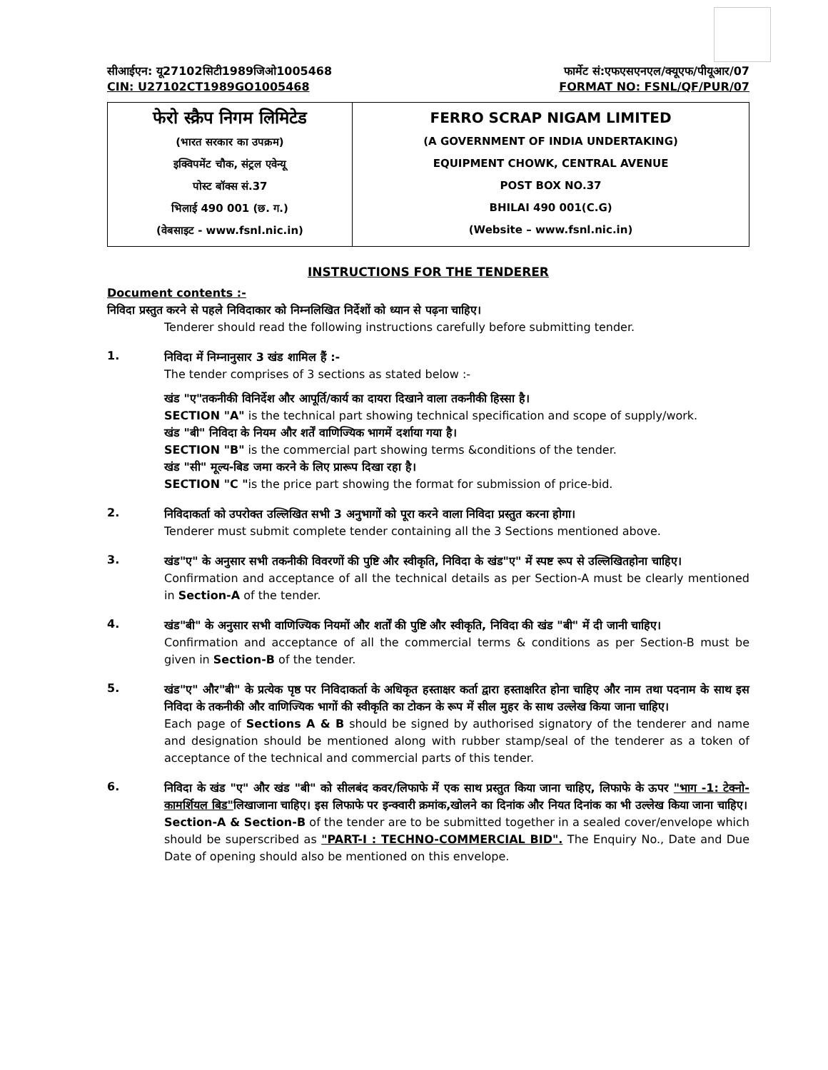सीआईएन: यू27102सिटी1989जिओ1005468
CIN: U27102CT1989GO1005468
फार्मेट सं:एफएसएनएल/क्यूएफ/पीयूआर/07
FORMAT NO: FSNL/QF/PUR/07
| फेरो स्क्रैप निगम लिमिटेड (भारत सरकार का उपक्रम) इक्विपमेंट चौक, संट्रल एवेन्यू पोस्ट बॉक्स सं.37 भिलाई 490 001 (छ. ग.) (वेबसाइट - www.fsnl.nic.in) | FERRO SCRAP NIGAM LIMITED (A GOVERNMENT OF INDIA UNDERTAKING) EQUIPMENT CHOWK, CENTRAL AVENUE POST BOX NO.37 BHILAI 490 001(C.G) (Website – www.fsnl.nic.in) |
INSTRUCTIONS FOR THE TENDERER
Document contents :-
निविदा प्रस्तुत करने से पहले निविदाकार को निम्नलिखित निर्देशों को ध्यान से पढ़ना चाहिए।
Tenderer should read the following instructions carefully before submitting tender.
1.
निविदा में निम्नानुसार 3 खंड शामिल हैं :-
The tender comprises of 3 sections as stated below :-
खंड "ए"तकनीकी विनिर्देश और आपूर्ति/कार्य का दायरा दिखाने वाला तकनीकी हिस्सा है।
SECTION "A" is the technical part showing technical specification and scope of supply/work.
खंड "बी" निविदा के नियम और शर्तें वाणिज्यिक भागमें दर्शाया गया है।
SECTION "B" is the commercial part showing terms &conditions of the tender.
खंड "सी" मूल्य-बिड जमा करने के लिए प्रारूप दिखा रहा है।
SECTION "C "is the price part showing the format for submission of price-bid.
2.
निविदाकर्ता को उपरोक्त उल्लिखित सभी 3 अनुभागों को पूरा करने वाला निविदा प्रस्तुत करना होगा।
Tenderer must submit complete tender containing all the 3 Sections mentioned above.
3.
खंड"ए" के अनुसार सभी तकनीकी विवरणों की पुष्टि और स्वीकृति, निविदा के खंड"ए" में स्पष्ट रूप से उल्लिखितहोना चाहिए।
Confirmation and acceptance of all the technical details as per Section-A must be clearly mentioned in Section-A of the tender.
4.
खंड"बी" के अनुसार सभी वाणिज्यिक नियमों और शर्तों की पुष्टि और स्वीकृति, निविदा की खंड "बी" में दी जानी चाहिए।
Confirmation and acceptance of all the commercial terms & conditions as per Section-B must be given in Section-B of the tender.
5.
खंड"ए" और"बी" के प्रत्येक पृष्ठ पर निविदाकर्ता के अधिकृत हस्ताक्षर कर्ता द्वारा हस्ताक्षरित होना चाहिए और नाम तथा पदनाम के साथ इस निविदा के तकनीकी और वाणिज्यिक भागों की स्वीकृति का टोकन के रूप में सील मुहर के साथ उल्लेख किया जाना चाहिए।
Each page of Sections A & B should be signed by authorised signatory of the tenderer and name and designation should be mentioned along with rubber stamp/seal of the tenderer as a token of acceptance of the technical and commercial parts of this tender.
6.
निविदा के खंड "ए" और खंड "बी" को सीलबंद कवर/लिफाफे में एक साथ प्रस्तुत किया जाना चाहिए, लिफाफे के ऊपर "भाग -1: टेक्नो-कामर्शियल बिड"लिखाजाना चाहिए। इस लिफाफे पर इन्क्वारी क्रमांक,खोलने का दिनांक और नियत दिनांक का भी उल्लेख किया जाना चाहिए।
Section-A & Section-B of the tender are to be submitted together in a sealed cover/envelope which should be superscribed as "PART-I : TECHNO-COMMERCIAL BID". The Enquiry No., Date and Due Date of opening should also be mentioned on this envelope.